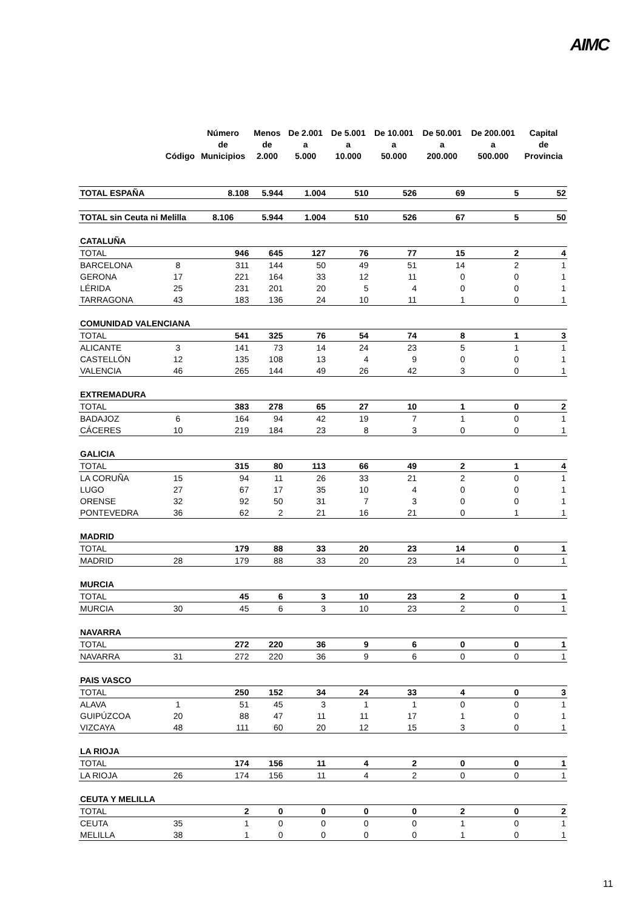AIMC
| | Código | Número de Municipios | Menos de 2.000 | De 2.001 a 5.000 | De 5.001 a 10.000 | De 10.001 a 50.000 | De 50.001 a 200.000 | De 200.001 a 500.000 | Capital de Provincia |
| --- | --- | --- | --- | --- | --- | --- | --- | --- | --- |
| TOTAL ESPAÑA | | 8.108 | 5.944 | 1.004 | 510 | 526 | 69 | 5 | 52 |
| TOTAL sin Ceuta ni Melilla | | 8.106 | 5.944 | 1.004 | 510 | 526 | 67 | 5 | 50 |
| CATALUÑA | | | | | | | | | |
| TOTAL | | 946 | 645 | 127 | 76 | 77 | 15 | 2 | 4 |
| BARCELONA | 8 | 311 | 144 | 50 | 49 | 51 | 14 | 2 | 1 |
| GERONA | 17 | 221 | 164 | 33 | 12 | 11 | 0 | 0 | 1 |
| LÉRIDA | 25 | 231 | 201 | 20 | 5 | 4 | 0 | 0 | 1 |
| TARRAGONA | 43 | 183 | 136 | 24 | 10 | 11 | 1 | 0 | 1 |
| COMUNIDAD VALENCIANA | | | | | | | | | |
| TOTAL | | 541 | 325 | 76 | 54 | 74 | 8 | 1 | 3 |
| ALICANTE | 3 | 141 | 73 | 14 | 24 | 23 | 5 | 1 | 1 |
| CASTELLÓN | 12 | 135 | 108 | 13 | 4 | 9 | 0 | 0 | 1 |
| VALENCIA | 46 | 265 | 144 | 49 | 26 | 42 | 3 | 0 | 1 |
| EXTREMADURA | | | | | | | | | |
| TOTAL | | 383 | 278 | 65 | 27 | 10 | 1 | 0 | 2 |
| BADAJOZ | 6 | 164 | 94 | 42 | 19 | 7 | 1 | 0 | 1 |
| CÁCERES | 10 | 219 | 184 | 23 | 8 | 3 | 0 | 0 | 1 |
| GALICIA | | | | | | | | | |
| TOTAL | | 315 | 80 | 113 | 66 | 49 | 2 | 1 | 4 |
| LA CORUÑA | 15 | 94 | 11 | 26 | 33 | 21 | 2 | 0 | 1 |
| LUGO | 27 | 67 | 17 | 35 | 10 | 4 | 0 | 0 | 1 |
| ORENSE | 32 | 92 | 50 | 31 | 7 | 3 | 0 | 0 | 1 |
| PONTEVEDRA | 36 | 62 | 2 | 21 | 16 | 21 | 0 | 1 | 1 |
| MADRID | | | | | | | | | |
| TOTAL | | 179 | 88 | 33 | 20 | 23 | 14 | 0 | 1 |
| MADRID | 28 | 179 | 88 | 33 | 20 | 23 | 14 | 0 | 1 |
| MURCIA | | | | | | | | | |
| TOTAL | | 45 | 6 | 3 | 10 | 23 | 2 | 0 | 1 |
| MURCIA | 30 | 45 | 6 | 3 | 10 | 23 | 2 | 0 | 1 |
| NAVARRA | | | | | | | | | |
| TOTAL | | 272 | 220 | 36 | 9 | 6 | 0 | 0 | 1 |
| NAVARRA | 31 | 272 | 220 | 36 | 9 | 6 | 0 | 0 | 1 |
| PAIS VASCO | | | | | | | | | |
| TOTAL | | 250 | 152 | 34 | 24 | 33 | 4 | 0 | 3 |
| ALAVA | 1 | 51 | 45 | 3 | 1 | 1 | 0 | 0 | 1 |
| GUIPÚZCOA | 20 | 88 | 47 | 11 | 11 | 17 | 1 | 0 | 1 |
| VIZCAYA | 48 | 111 | 60 | 20 | 12 | 15 | 3 | 0 | 1 |
| LA RIOJA | | | | | | | | | |
| TOTAL | | 174 | 156 | 11 | 4 | 2 | 0 | 0 | 1 |
| LA RIOJA | 26 | 174 | 156 | 11 | 4 | 2 | 0 | 0 | 1 |
| CEUTA Y MELILLA | | | | | | | | | |
| TOTAL | | 2 | 0 | 0 | 0 | 0 | 2 | 0 | 2 |
| CEUTA | 35 | 1 | 0 | 0 | 0 | 0 | 1 | 0 | 1 |
| MELILLA | 38 | 1 | 0 | 0 | 0 | 0 | 1 | 0 | 1 |
11